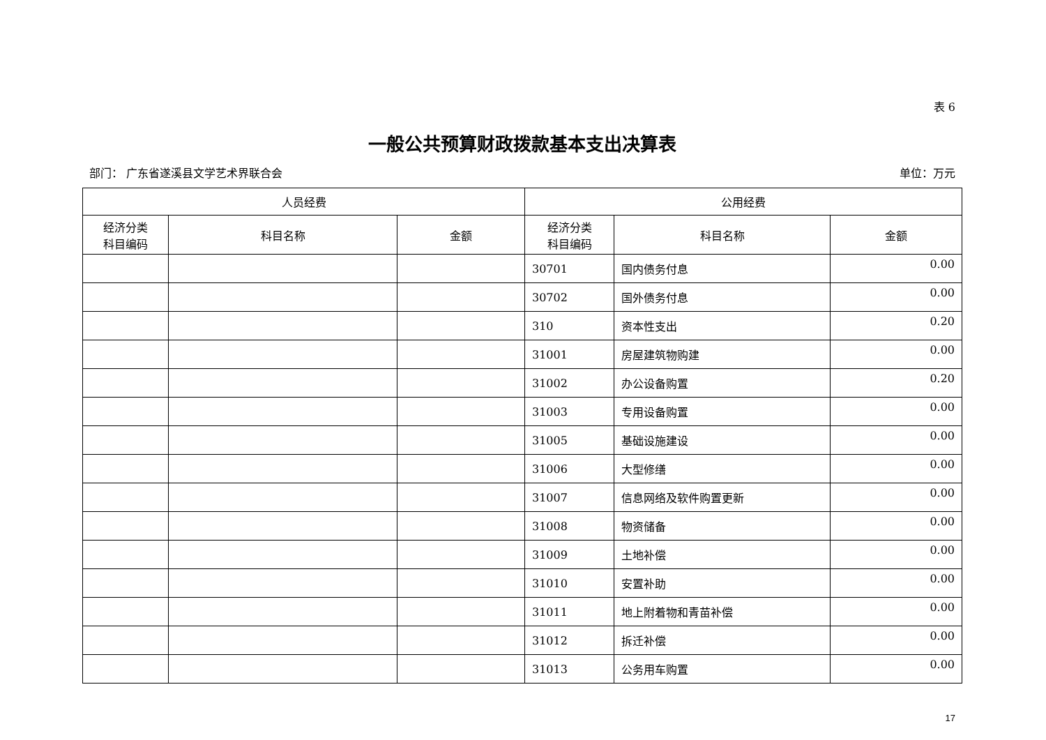表 6
一般公共预算财政拨款基本支出决算表
部门： 广东省遂溪县文学艺术界联合会 单位：万元
| 人员经费 | | | 公用经费 | | |
| --- | --- | --- | --- | --- | --- |
| 经济分类 科目编码 | 科目名称 | 金额 | 经济分类 科目编码 | 科目名称 | 金额 |
| | | | 30701 | 国内债务付息 | 0.00 |
| | | | 30702 | 国外债务付息 | 0.00 |
| | | | 310 | 资本性支出 | 0.20 |
| | | | 31001 | 房屋建筑物购建 | 0.00 |
| | | | 31002 | 办公设备购置 | 0.20 |
| | | | 31003 | 专用设备购置 | 0.00 |
| | | | 31005 | 基础设施建设 | 0.00 |
| | | | 31006 | 大型修缮 | 0.00 |
| | | | 31007 | 信息网络及软件购置更新 | 0.00 |
| | | | 31008 | 物资储备 | 0.00 |
| | | | 31009 | 土地补偿 | 0.00 |
| | | | 31010 | 安置补助 | 0.00 |
| | | | 31011 | 地上附着物和青苗补偿 | 0.00 |
| | | | 31012 | 拆迁补偿 | 0.00 |
| | | | 31013 | 公务用车购置 | 0.00 |
17